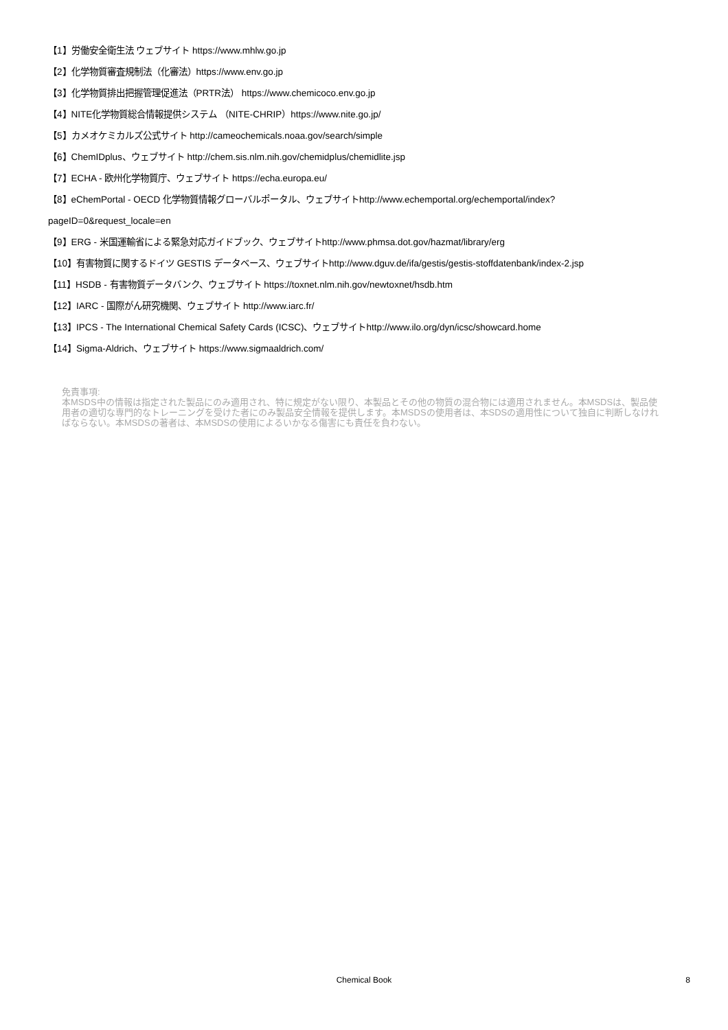【1】労働安全衛生法 ウェブサイト https://www.mhlw.go.jp
【2】化学物質審査規制法（化審法）https://www.env.go.jp
【3】化学物質排出把握管理促進法（PRTR法） https://www.chemicoco.env.go.jp
【4】NITE化学物質総合情報提供システム （NITE-CHRIP）https://www.nite.go.jp/
【5】カメオケミカルズ公式サイト http://cameochemicals.noaa.gov/search/simple
【6】ChemIDplus、ウェブサイト http://chem.sis.nlm.nih.gov/chemidplus/chemidlite.jsp
【7】ECHA - 欧州化学物質庁、ウェブサイト https://echa.europa.eu/
【8】eChemPortal - OECD 化学物質情報グローバルポータル、ウェブサイトhttp://www.echemportal.org/echemportal/index?
pageID=0&request_locale=en
【9】ERG - 米国運輸省による緊急対応ガイドブック、ウェブサイトhttp://www.phmsa.dot.gov/hazmat/library/erg
【10】有害物質に関するドイツ GESTIS データベース、ウェブサイトhttp://www.dguv.de/ifa/gestis/gestis-stoffdatenbank/index-2.jsp
【11】HSDB - 有害物質データバンク、ウェブサイト https://toxnet.nlm.nih.gov/newtoxnet/hsdb.htm
【12】IARC - 国際がん研究機関、ウェブサイト http://www.iarc.fr/
【13】IPCS - The International Chemical Safety Cards (ICSC)、ウェブサイトhttp://www.ilo.org/dyn/icsc/showcard.home
【14】Sigma-Aldrich、ウェブサイト https://www.sigmaaldrich.com/
免責事項:
本MSDS中の情報は指定された製品にのみ適用され、特に規定がない限り、本製品とその他の物質の混合物には適用されません。本MSDSは、製品使用者の適切な専門的なトレーニングを受けた者にのみ製品安全情報を提供します。本MSDSの使用者は、本SDSの適用性について独自に判断しなければならない。本MSDSの著者は、本MSDSの使用によるいかなる傷害にも責任を負わない。
Chemical Book
8